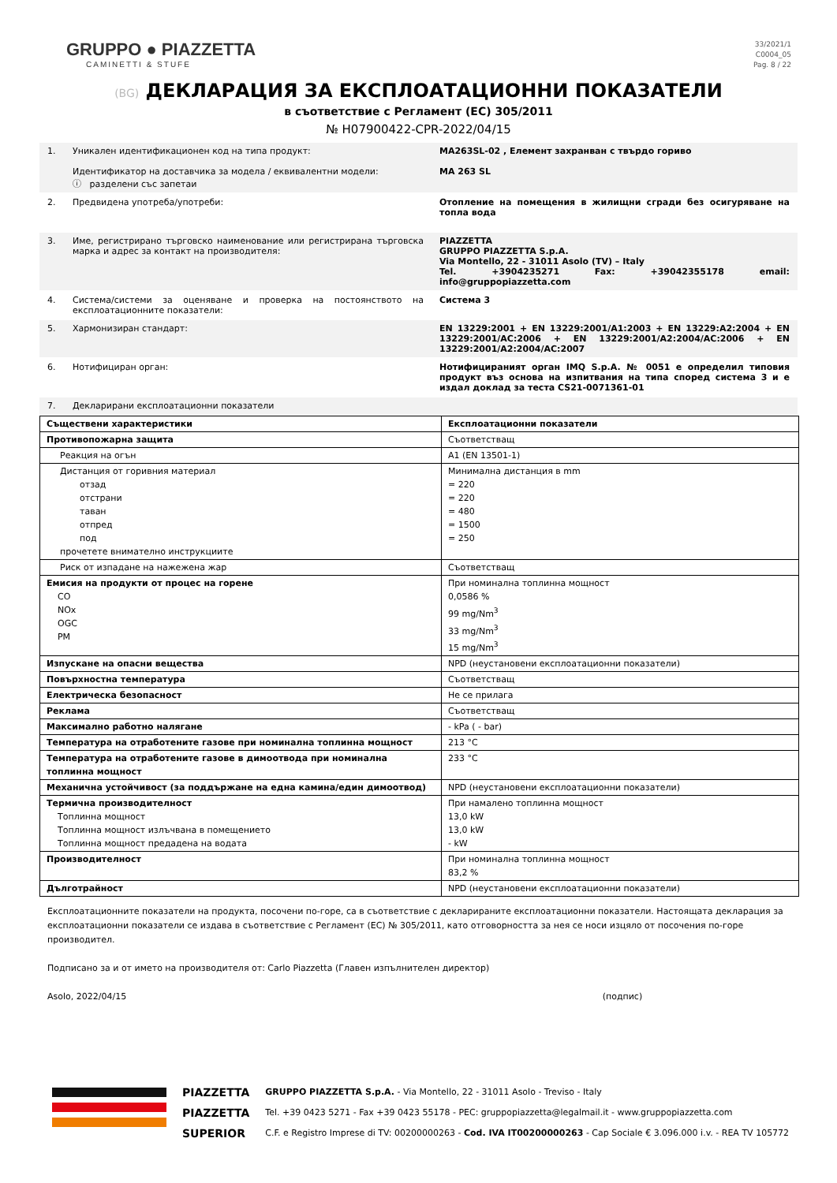GRUPPO ● PIAZZETTA
CAMINETTI & STUFE
33/2021/1
C0004_05
Pag. 8 / 22
(BG) ДЕКЛАРАЦИЯ ЗА ЕКСПЛОАТАЦИОННИ ПОКАЗАТЕЛИ
в съответствие с Регламент (ЕС) 305/2011
№ H07900422-CPR-2022/04/15
1. Уникален идентификационен код на типа продукт:
Идентификатор на доставчика за модела / еквивалентни модели:
ⓘ разделени със запетаи
MA263SL-02 , Елемент захранван с твърдо гориво
MA 263 SL
2. Предвидена употреба/употреби: Отопление на помещения в жилищни сгради без осигуряване на топла вода
3. Име, регистрирано търговско наименование или регистрирана търговска марка и адрес за контакт на производителя:
PIAZZETTA
GRUPPO PIAZZETTA S.p.A.
Via Montello, 22 - 31011 Asolo (TV) – Italy
Tel. +3904235271 Fax: +39042355178 email: info@gruppopiazzetta.com
4. Система/системи за оценяване и проверка на постоянството на експлоатационните показатели:
Система 3
5. Хармонизиран стандарт: EN 13229:2001 + EN 13229:2001/A1:2003 + EN 13229:A2:2004 + EN 13229:2001/AC:2006 + EN 13229:2001/A2:2004/AC:2006 + EN 13229:2001/A2:2004/AC:2007
6. Нотифициран орган: Нотифицираният орган IMQ S.p.A. № 0051 е определил типовия продукт въз основа на изпитвания на типа според система 3 и е издал доклад за теста CS21-0071361-01
7. Декларирани експлоатационни показатели
| Съществени характеристики | Експлоатационни показатели |
| Противопожарна защита | Съответстващ |
| Реакция на огън | A1 (EN 13501-1) |
| Дистанция от горивния материал отзад отстрани таван отпред под прочетете внимателно инструкциите | Минимална дистанция в mm = 220 = 220 = 480 = 1500 = 250 |
| Риск от изпадане на нажежена жар | Съответстващ |
| Емисия на продукти от процес на горене CO NOx OGC PM | При номинална топлинна мощност 0,0586 % 99 mg/Nm<sup>3</sup> 33 mg/Nm<sup>3</sup> 15 mg/Nm<sup>3</sup> |
| Изпускане на опасни вещества | NPD (неустановени експлоатационни показатели) |
| Повърхностна температура | Съответстващ |
| Електрическа безопасност | Не се прилага |
| Реклама | Съответстващ |
| Максимално работно налягане | - kPa ( - bar) |
| Температура на отработените газове при номинална топлинна мощност | 213 °C |
| Температура на отработените газове в димоотвода при номинална топлинна мощност | 233 °C |
| Механична устойчивост (за поддържане на една камина/един димоотвод) | NPD (неустановени експлоатационни показатели) |
| Термична производителност Топлинна мощност Топлинна мощност излъчвана в помещението Топлинна мощност предадена на водата | При намалено топлинна мощност 13,0 kW 13,0 kW - kW |
| Производителност | При номинална топлинна мощност 83,2 % |
| Дълготрайност | NPD (неустановени експлоатационни показатели) |
Експлоатационните показатели на продукта, посочени по-горе, са в съответствие с декларираните експлоатационни показатели. Настоящата декларация за експлоатационни показатели се издава в съответствие с Регламент (ЕС) № 305/2011, като отговорността за нея се носи изцяло от посочения по-горе производител.
Подписано за и от името на производителя от: Carlo Piazzetta (Главен изпълнителен директор)
Asolo, 2022/04/15 (подпис)
PIAZZETTA
PIAZZETTA
SUPERIOR
GRUPPO PIAZZETTA S.p.A. - Via Montello, 22 - 31011 Asolo - Treviso - Italy
Tel. +39 0423 5271 - Fax +39 0423 55178 - PEC: gruppopiazzetta@legalmail.it - www.gruppopiazzetta.com
C.F. e Registro Imprese di TV: 00200000263 - Cod. IVA IT00200000263 - Cap Sociale € 3.096.000 i.v. - REA TV 105772